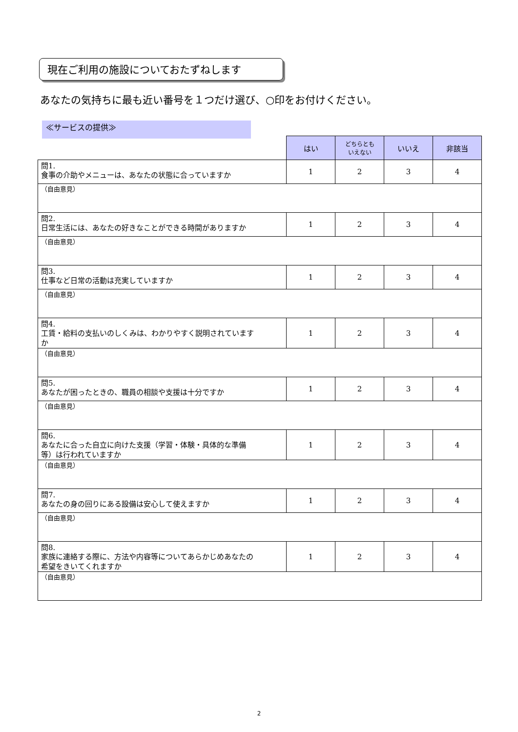現在ご利用の施設についておたずねします
あなたの気持ちに最も近い番号を１つだけ選び、○印をお付けください。
≪サービスの提供≫
| | はい | どちらとも いえない | いいえ | 非該当 |
| --- | --- | --- | --- | --- |
| 問1. 食事の介助やメニューは、あなたの状態に合っていますか | 1 | 2 | 3 | 4 |
| （自由意見） | | | | |
| 問2. 日常生活には、あなたの好きなことができる時間がありますか | 1 | 2 | 3 | 4 |
| （自由意見） | | | | |
| 問3. 仕事など日常の活動は充実していますか | 1 | 2 | 3 | 4 |
| （自由意見） | | | | |
| 問4. 工賃・給料の支払いのしくみは、わかりやすく説明されていますか | 1 | 2 | 3 | 4 |
| （自由意見） | | | | |
| 問5. あなたが困ったときの、職員の相談や支援は十分ですか | 1 | 2 | 3 | 4 |
| （自由意見） | | | | |
| 問6. あなたに合った自立に向けた支援（学習・体験・具体的な準備等）は行われていますか | 1 | 2 | 3 | 4 |
| （自由意見） | | | | |
| 問7. あなたの身の回りにある設備は安心して使えますか | 1 | 2 | 3 | 4 |
| （自由意見） | | | | |
| 問8. 家族に連絡する際に、方法や内容等についてあらかじめあなたの希望をきいてくれますか | 1 | 2 | 3 | 4 |
| （自由意見） | | | | |
2